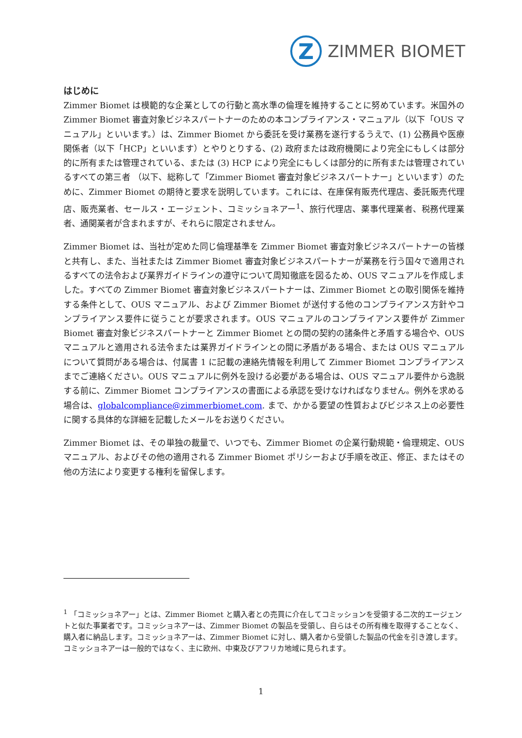Z
ZIMMER BIOMET
はじめに
Zimmer Biomet は模範的な企業としての行動と高水準の倫理を維持することに努めています。米国外の Zimmer Biomet 審査対象ビジネスパートナーのための本コンプライアンス・マニュアル（以下「OUS マニュアル」といいます。）は、Zimmer Biomet から委託を受け業務を遂行するうえで、(1) 公務員や医療関係者（以下「HCP」といいます）とやりとりする、(2) 政府または政府機関により完全にもしくは部分的に所有または管理されている、または (3) HCP により完全にもしくは部分的に所有または管理されているすべての第三者 （以下、総称して「Zimmer Biomet 審査対象ビジネスパートナー」といいます）のために、Zimmer Biomet の期待と要求を説明しています。これには、在庫保有販売代理店、委託販売代理店、販売業者、セールス・エージェント、コミッショネアー<sup>1</sup>、旅行代理店、薬事代理業者、税務代理業者、通関業者が含まれますが、それらに限定されません。
Zimmer Biomet は、当社が定めた同じ倫理基準を Zimmer Biomet 審査対象ビジネスパートナーの皆様と共有し、また、当社または Zimmer Biomet 審査対象ビジネスパートナーが業務を行う国々で適用されるすべての法令および業界ガイドラインの遵守について周知徹底を図るため、OUS マニュアルを作成しました。すべての Zimmer Biomet 審査対象ビジネスパートナーは、Zimmer Biomet との取引関係を維持する条件として、OUS マニュアル、および Zimmer Biomet が送付する他のコンプライアンス方針やコンプライアンス要件に従うことが要求されます。OUS マニュアルのコンプライアンス要件が Zimmer Biomet 審査対象ビジネスパートナーと Zimmer Biomet との間の契約の諸条件と矛盾する場合や、OUS マニュアルと適用される法令または業界ガイドラインとの間に矛盾がある場合、または OUS マニュアルについて質問がある場合は、付属書 1 に記載の連絡先情報を利用して Zimmer Biomet コンプライアンスまでご連絡ください。OUS マニュアルに例外を設ける必要がある場合は、OUS マニュアル要件から逸脱する前に、Zimmer Biomet コンプライアンスの書面による承認を受けなければなりません。例外を求める場合は、globalcompliance@zimmerbiomet.com. まで、かかる要望の性質およびビジネス上の必要性に関する具体的な詳細を記載したメールをお送りください。
Zimmer Biomet は、その単独の裁量で、いつでも、Zimmer Biomet の企業行動規範・倫理規定、OUS マニュアル、およびその他の適用される Zimmer Biomet ポリシーおよび手順を改正、修正、またはその他の方法により変更する権利を留保します。
<sup>1</sup> 「コミッショネアー」とは、Zimmer Biomet と購入者との売買に介在してコミッションを受領する二次的エージェントと似た事業者です。コミッショネアーは、Zimmer Biomet の製品を受領し、自らはその所有権を取得することなく、購入者に納品します。コミッショネアーは、Zimmer Biomet に対し、購入者から受領した製品の代金を引き渡します。コミッショネアーは一般的ではなく、主に欧州、中東及びアフリカ地域に見られます。
1